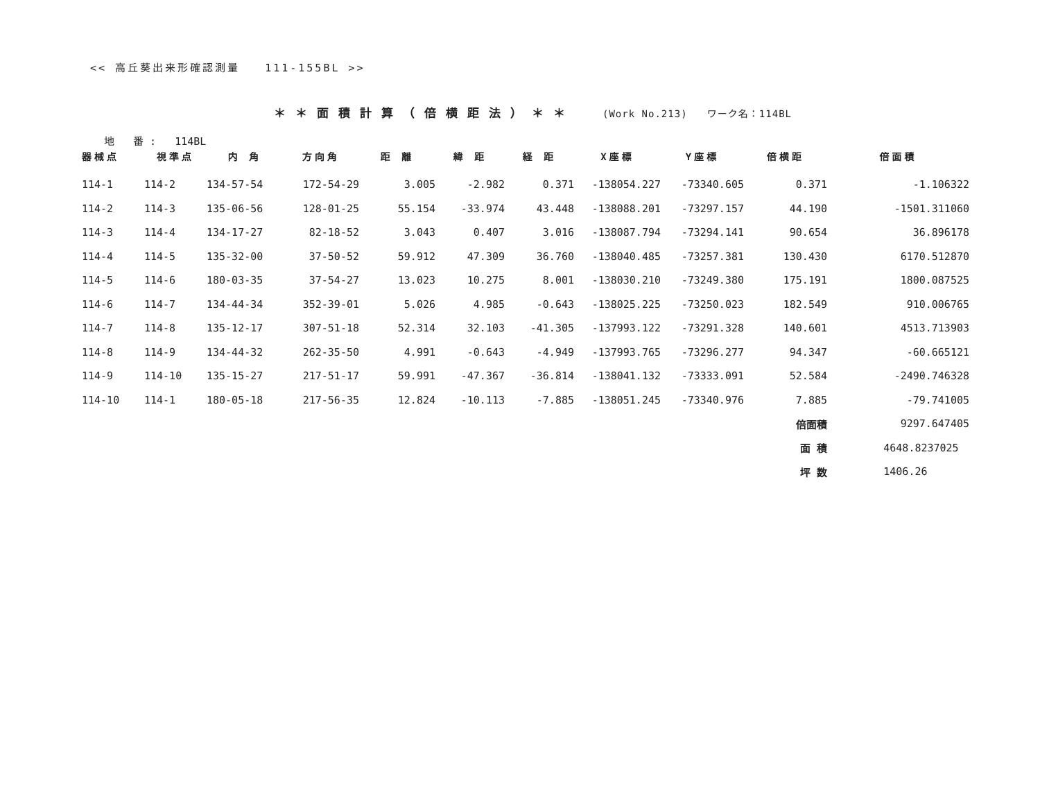<< 高丘葵出来形確認測量 111-155BL >>
＊＊面積計算（倍横距法）＊＊ (Work No.213) ワーク名：114BL
地 番 : 114BL
| 器械点 | 視準点 | 内 角 | 方向角 | 距 離 | 緯 距 | 経 距 | X座標 | Y座標 | 倍横距 | 倍面積 |
| --- | --- | --- | --- | --- | --- | --- | --- | --- | --- | --- |
| 114-1 | 114-2 | 134-57-54 | 172-54-29 | 3.005 | -2.982 | 0.371 | -138054.227 | -73340.605 | 0.371 | -1.106322 |
| 114-2 | 114-3 | 135-06-56 | 128-01-25 | 55.154 | -33.974 | 43.448 | -138088.201 | -73297.157 | 44.190 | -1501.311060 |
| 114-3 | 114-4 | 134-17-27 | 82-18-52 | 3.043 | 0.407 | 3.016 | -138087.794 | -73294.141 | 90.654 | 36.896178 |
| 114-4 | 114-5 | 135-32-00 | 37-50-52 | 59.912 | 47.309 | 36.760 | -138040.485 | -73257.381 | 130.430 | 6170.512870 |
| 114-5 | 114-6 | 180-03-35 | 37-54-27 | 13.023 | 10.275 | 8.001 | -138030.210 | -73249.380 | 175.191 | 1800.087525 |
| 114-6 | 114-7 | 134-44-34 | 352-39-01 | 5.026 | 4.985 | -0.643 | -138025.225 | -73250.023 | 182.549 | 910.006765 |
| 114-7 | 114-8 | 135-12-17 | 307-51-18 | 52.314 | 32.103 | -41.305 | -137993.122 | -73291.328 | 140.601 | 4513.713903 |
| 114-8 | 114-9 | 134-44-32 | 262-35-50 | 4.991 | -0.643 | -4.949 | -137993.765 | -73296.277 | 94.347 | -60.665121 |
| 114-9 | 114-10 | 135-15-27 | 217-51-17 | 59.991 | -47.367 | -36.814 | -138041.132 | -73333.091 | 52.584 | -2490.746328 |
| 114-10 | 114-1 | 180-05-18 | 217-56-35 | 12.824 | -10.113 | -7.885 | -138051.245 | -73340.976 | 7.885 | -79.741005 |
| | | | | | | | | | 倍面積 | 9297.647405 |
| | | | | | | | | | 面 積 | 4648.8237025 |
| | | | | | | | | | 坪 数 | 1406.26 |